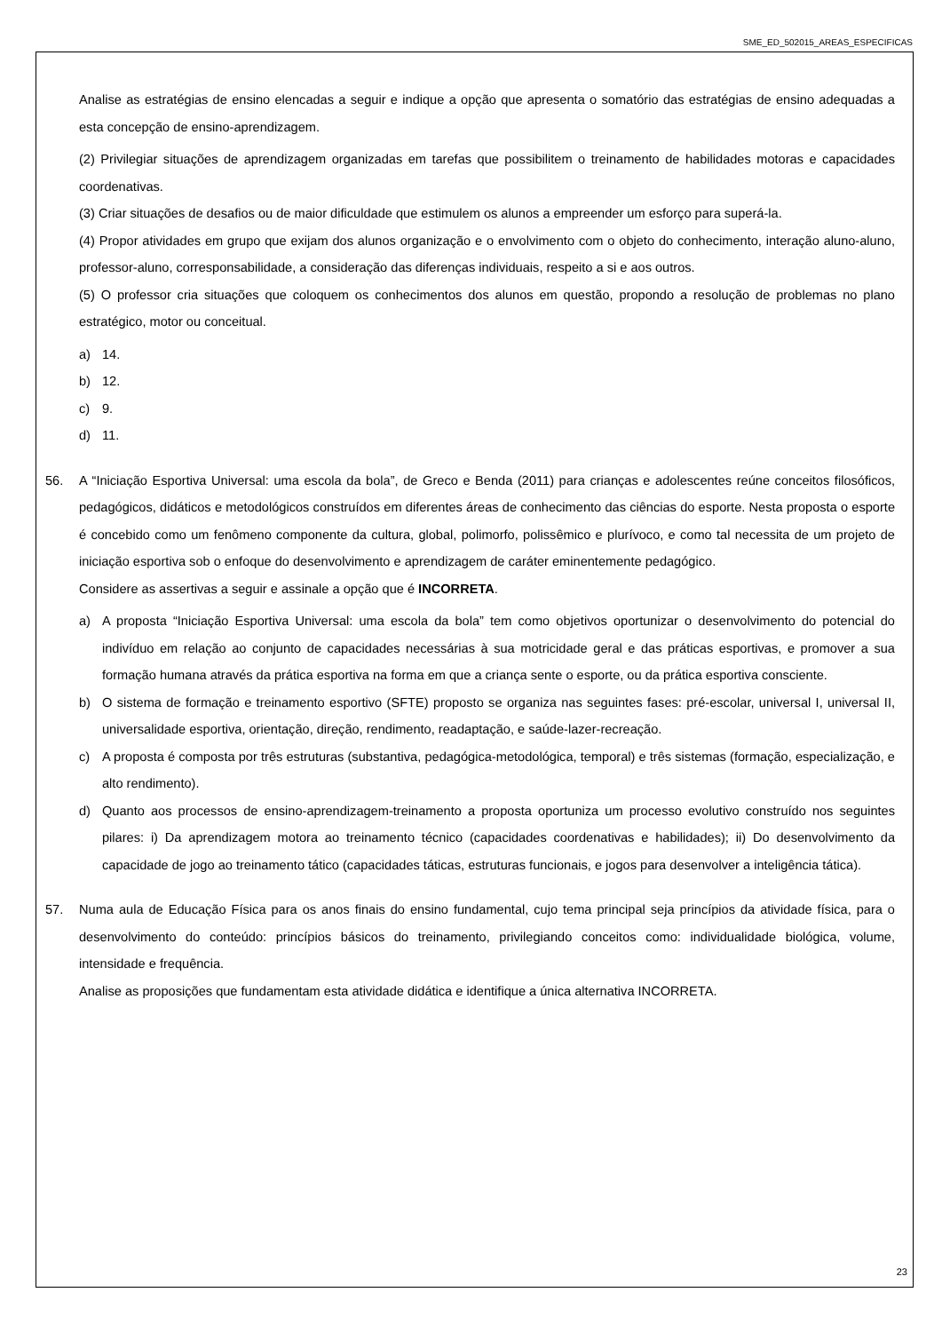SME_ED_502015_AREAS_ESPECIFICAS
Analise as estratégias de ensino elencadas a seguir e indique a opção que apresenta o somatório das estratégias de ensino adequadas a esta concepção de ensino-aprendizagem.
(2) Privilegiar situações de aprendizagem organizadas em tarefas que possibilitem o treinamento de habilidades motoras e capacidades coordenativas.
(3) Criar situações de desafios ou de maior dificuldade que estimulem os alunos a empreender um esforço para superá-la.
(4) Propor atividades em grupo que exijam dos alunos organização e o envolvimento com o objeto do conhecimento, interação aluno-aluno, professor-aluno, corresponsabilidade, a consideração das diferenças individuais, respeito a si e aos outros.
(5) O professor cria situações que coloquem os conhecimentos dos alunos em questão, propondo a resolução de problemas no plano estratégico, motor ou conceitual.
a) 14.
b) 12.
c) 9.
d) 11.
56. A “Iniciação Esportiva Universal: uma escola da bola”, de Greco e Benda (2011) para crianças e adolescentes reúne conceitos filosóficos, pedagógicos, didáticos e metodológicos construídos em diferentes áreas de conhecimento das ciências do esporte. Nesta proposta o esporte é concebido como um fenômeno componente da cultura, global, polimorfo, polissêmico e plurívoco, e como tal necessita de um projeto de iniciação esportiva sob o enfoque do desenvolvimento e aprendizagem de caráter eminentemente pedagógico.
Considere as assertivas a seguir e assinale a opção que é INCORRETA.
a) A proposta “Iniciação Esportiva Universal: uma escola da bola” tem como objetivos oportunizar o desenvolvimento do potencial do indivíduo em relação ao conjunto de capacidades necessárias à sua motricidade geral e das práticas esportivas, e promover a sua formação humana através da prática esportiva na forma em que a criança sente o esporte, ou da prática esportiva consciente.
b) O sistema de formação e treinamento esportivo (SFTE) proposto se organiza nas seguintes fases: pré-escolar, universal I, universal II, universalidade esportiva, orientação, direção, rendimento, readaptação, e saúde-lazer-recreação.
c) A proposta é composta por três estruturas (substantiva, pedagógica-metodológica, temporal) e três sistemas (formação, especialização, e alto rendimento).
d) Quanto aos processos de ensino-aprendizagem-treinamento a proposta oportuniza um processo evolutivo construído nos seguintes pilares: i) Da aprendizagem motora ao treinamento técnico (capacidades coordenativas e habilidades); ii) Do desenvolvimento da capacidade de jogo ao treinamento tático (capacidades táticas, estruturas funcionais, e jogos para desenvolver a inteligência tática).
57. Numa aula de Educação Física para os anos finais do ensino fundamental, cujo tema principal seja princípios da atividade física, para o desenvolvimento do conteúdo: princípios básicos do treinamento, privilegiando conceitos como: individualidade biológica, volume, intensidade e frequência.
Analise as proposições que fundamentam esta atividade didática e identifique a única alternativa INCORRETA.
23